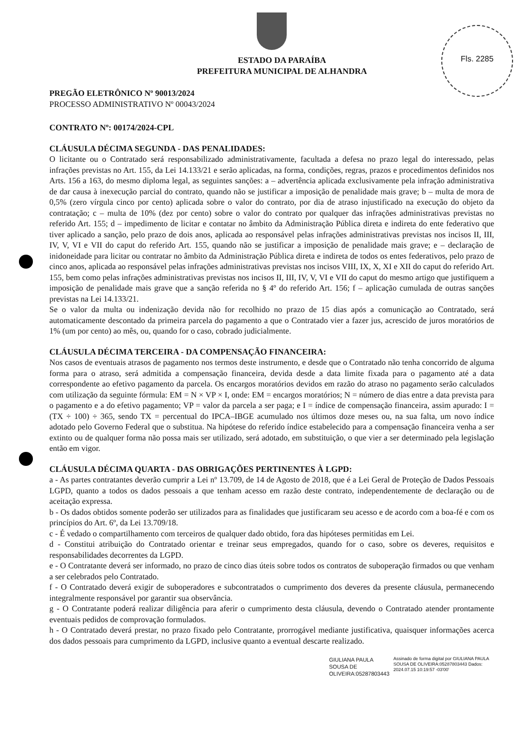Fls. 2285
ESTADO DA PARAÍBA
PREFEITURA MUNICIPAL DE ALHANDRA
PREGÃO ELETRÔNICO Nº 90013/2024
PROCESSO ADMINISTRATIVO Nº 00043/2024
CONTRATO Nº: 00174/2024-CPL
CLÁUSULA DÉCIMA SEGUNDA - DAS PENALIDADES:
O licitante ou o Contratado será responsabilizado administrativamente, facultada a defesa no prazo legal do interessado, pelas infrações previstas no Art. 155, da Lei 14.133/21 e serão aplicadas, na forma, condições, regras, prazos e procedimentos definidos nos Arts. 156 a 163, do mesmo diploma legal, as seguintes sanções: a – advertência aplicada exclusivamente pela infração administrativa de dar causa à inexecução parcial do contrato, quando não se justificar a imposição de penalidade mais grave; b – multa de mora de 0,5% (zero vírgula cinco por cento) aplicada sobre o valor do contrato, por dia de atraso injustificado na execução do objeto da contratação; c – multa de 10% (dez por cento) sobre o valor do contrato por qualquer das infrações administrativas previstas no referido Art. 155; d – impedimento de licitar e contatar no âmbito da Administração Pública direta e indireta do ente federativo que tiver aplicado a sanção, pelo prazo de dois anos, aplicada ao responsável pelas infrações administrativas previstas nos incisos II, III, IV, V, VI e VII do caput do referido Art. 155, quando não se justificar a imposição de penalidade mais grave; e – declaração de inidoneidade para licitar ou contratar no âmbito da Administração Pública direta e indireta de todos os entes federativos, pelo prazo de cinco anos, aplicada ao responsável pelas infrações administrativas previstas nos incisos VIII, IX, X, XI e XII do caput do referido Art. 155, bem como pelas infrações administrativas previstas nos incisos II, III, IV, V, VI e VII do caput do mesmo artigo que justifiquem a imposição de penalidade mais grave que a sanção referida no § 4º do referido Art. 156; f – aplicação cumulada de outras sanções previstas na Lei 14.133/21.
Se o valor da multa ou indenização devida não for recolhido no prazo de 15 dias após a comunicação ao Contratado, será automaticamente descontado da primeira parcela do pagamento a que o Contratado vier a fazer jus, acrescido de juros moratórios de 1% (um por cento) ao mês, ou, quando for o caso, cobrado judicialmente.
CLÁUSULA DÉCIMA TERCEIRA - DA COMPENSAÇÃO FINANCEIRA:
Nos casos de eventuais atrasos de pagamento nos termos deste instrumento, e desde que o Contratado não tenha concorrido de alguma forma para o atraso, será admitida a compensação financeira, devida desde a data limite fixada para o pagamento até a data correspondente ao efetivo pagamento da parcela. Os encargos moratórios devidos em razão do atraso no pagamento serão calculados com utilização da seguinte fórmula: EM = N × VP × I, onde: EM = encargos moratórios; N = número de dias entre a data prevista para o pagamento e a do efetivo pagamento; VP = valor da parcela a ser paga; e I = índice de compensação financeira, assim apurado: I = (TX ÷ 100) ÷ 365, sendo TX = percentual do IPCA–IBGE acumulado nos últimos doze meses ou, na sua falta, um novo índice adotado pelo Governo Federal que o substitua. Na hipótese do referido índice estabelecido para a compensação financeira venha a ser extinto ou de qualquer forma não possa mais ser utilizado, será adotado, em substituição, o que vier a ser determinado pela legislação então em vigor.
CLÁUSULA DÉCIMA QUARTA - DAS OBRIGAÇÕES PERTINENTES À LGPD:
a - As partes contratantes deverão cumprir a Lei nº 13.709, de 14 de Agosto de 2018, que é a Lei Geral de Proteção de Dados Pessoais LGPD, quanto a todos os dados pessoais a que tenham acesso em razão deste contrato, independentemente de declaração ou de aceitação expressa.
b - Os dados obtidos somente poderão ser utilizados para as finalidades que justificaram seu acesso e de acordo com a boa-fé e com os princípios do Art. 6º, da Lei 13.709/18.
c - É vedado o compartilhamento com terceiros de qualquer dado obtido, fora das hipóteses permitidas em Lei.
d - Constitui atribuição do Contratado orientar e treinar seus empregados, quando for o caso, sobre os deveres, requisitos e responsabilidades decorrentes da LGPD.
e - O Contratante deverá ser informado, no prazo de cinco dias úteis sobre todos os contratos de suboperação firmados ou que venham a ser celebrados pelo Contratado.
f - O Contratado deverá exigir de suboperadores e subcontratados o cumprimento dos deveres da presente cláusula, permanecendo integralmente responsável por garantir sua observância.
g - O Contratante poderá realizar diligência para aferir o cumprimento desta cláusula, devendo o Contratado atender prontamente eventuais pedidos de comprovação formulados.
h - O Contratado deverá prestar, no prazo fixado pelo Contratante, prorrogável mediante justificativa, quaisquer informações acerca dos dados pessoais para cumprimento da LGPD, inclusive quanto a eventual descarte realizado.
GIULIANA PAULA SOUSA DE OLIVEIRA:05287803443
Assinado de forma digital por GIULIANA PAULA SOUSA DE OLIVEIRA:05287803443 Dados: 2024.07.15 10:19:57 -03'00'